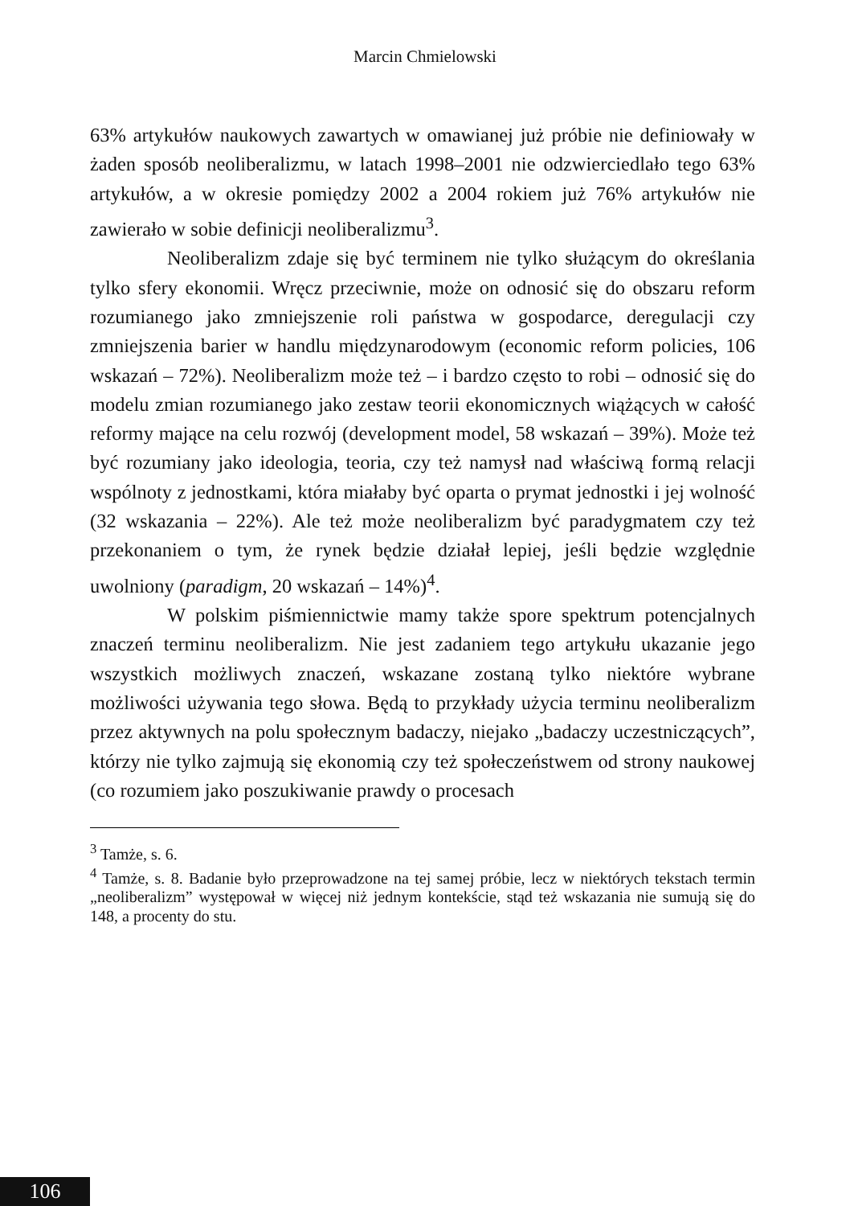Marcin Chmielowski
63% artykułów naukowych zawartych w omawianej już próbie nie definiowały w żaden sposób neoliberalizmu, w latach 1998–2001 nie odzwierciedlało tego 63% artykułów, a w okresie pomiędzy 2002 a 2004 rokiem już 76% artykułów nie zawierało w sobie definicji neoliberalizmu<sup>3</sup>.
Neoliberalizm zdaje się być terminem nie tylko służącym do określania tylko sfery ekonomii. Wręcz przeciwnie, może on odnosić się do obszaru reform rozumianego jako zmniejszenie roli państwa w gospodarce, deregulacji czy zmniejszenia barier w handlu między­narodowym (economic reform policies, 106 wskazań – 72%). Neoli­beralizm może też – i bardzo często to robi – odnosić się do modelu zmian rozumianego jako zestaw teorii ekonomicznych wiążących w całość reformy mające na celu rozwój (development model, 58 wskazań – 39%). Może też być rozumiany jako ideologia, teoria, czy też namysł nad właściwą formą relacji wspólnoty z jednostkami, która miałaby być oparta o prymat jednostki i jej wolność (32 wska­zania – 22%). Ale też może neoliberalizm być paradygmatem czy też przekonaniem o tym, że rynek będzie działał lepiej, jeśli będzie względnie uwolniony (paradigm, 20 wskazań – 14%)<sup>4</sup>.
W polskim piśmiennictwie mamy także spore spektrum po­tencjalnych znaczeń terminu neoliberalizm. Nie jest zadaniem tego artykułu ukazanie jego wszystkich możliwych znaczeń, wskazane zostaną tylko niektóre wybrane możliwości używania tego słowa. Będą to przykłady użycia terminu neoliberalizm przez aktywnych na polu społecznym badaczy, niejako „badaczy uczestniczących”, któ­rzy nie tylko zajmują się ekonomią czy też społeczeństwem od stro­ny naukowej (co rozumiem jako poszukiwanie prawdy o procesach
<sup>3</sup> Tamże, s. 6.
<sup>4</sup> Tamże, s. 8. Badanie było przeprowadzone na tej samej próbie, lecz w niektórych tekstach termin „neoliberalizm” występował w więcej niż jednym kontekście, stąd też wskazania nie sumują się do 148, a procenty do stu.
106